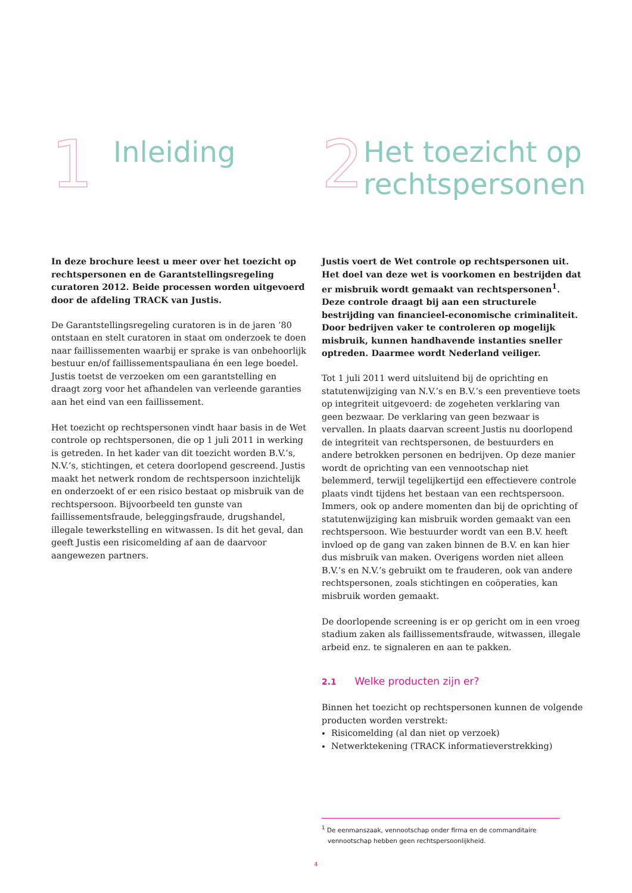1
Inleiding
In deze brochure leest u meer over het toezicht op rechts­personen en de Garantstellingsregeling curatoren 2012. Beide processen worden uitgevoerd door de afdeling TRACK van Justis.
De Garantstellingsregeling curatoren is in de jaren ’80 ontstaan en stelt curatoren in staat om onderzoek te doen naar faillissementen waarbij er sprake is van onbehoorlijk bestuur en/of faillissements­pauliana én een lege boedel. Justis toetst de verzoeken om een garantstelling en draagt zorg voor het afhandelen van verleende garanties aan het eind van een faillissement.
Het toezicht op rechtspersonen vindt haar basis in de Wet controle op rechtspersonen, die op 1 juli 2011 in werking is getreden. In het kader van dit toezicht worden B.V.’s, N.V.’s, stichtingen, et cetera doorlopend gescreend. Justis maakt het netwerk rondom de rechtspersoon inzichtelijk en onderzoekt of er een risico bestaat op misbruik van de rechtspersoon. Bijvoorbeeld ten gunste van faillissementsfraude, beleggingsfraude, drugshandel, illegale tewerkstelling en witwassen. Is dit het geval, dan geeft Justis een risicomelding af aan de daarvoor aangewezen partners.
2
Het toezicht op rechtspersonen
Justis voert de Wet controle op rechtspersonen uit. Het doel van deze wet is voorkomen en bestrijden dat er misbruik wordt gemaakt van rechtspersonen<sup>1</sup>. Deze controle draagt bij aan een structurele bestrijding van financieel-economische criminaliteit. Door bedrijven vaker te controleren op mogelijk misbruik, kunnen handhavende instanties sneller optreden. Daarmee wordt Nederland veiliger.
Tot 1 juli 2011 werd uitsluitend bij de oprichting en statutenwijziging van N.V.’s en B.V.’s een preventieve toets op integriteit uitgevoerd: de zogeheten verklaring van geen bezwaar. De verklaring van geen bezwaar is vervallen. In plaats daarvan screent Justis nu doorlopend de integriteit van rechtspersonen, de bestuurders en andere betrokken personen en bedrijven. Op deze manier wordt de oprichting van een vennootschap niet belemmerd, terwijl tegelij­kertijd een effectievere controle plaats vindt tijdens het bestaan van een rechtspersoon. Immers, ook op andere momenten dan bij de oprichting of statutenwijziging kan misbruik worden gemaakt van een rechtspersoon. Wie bestuurder wordt van een B.V. heeft invloed op de gang van zaken binnen de B.V. en kan hier dus misbruik van maken. Overigens worden niet alleen B.V.’s en N.V.’s gebruikt om te frauderen, ook van andere rechtspersonen, zoals stichtingen en coöperaties, kan misbruik worden gemaakt.
De doorlopende screening is er op gericht om in een vroeg stadium zaken als faillissementsfraude, witwassen, illegale arbeid enz. te signaleren en aan te pakken.
2.1 Welke producten zijn er?
Binnen het toezicht op rechtspersonen kunnen de volgende producten worden verstrekt:
Risicomelding (al dan niet op verzoek)
Netwerktekening (TRACK informatieverstrekking)
<sup>1</sup> De eenmanszaak, vennootschap onder firma en de commanditaire vennootschap hebben geen rechtspersoonlijkheid.
4